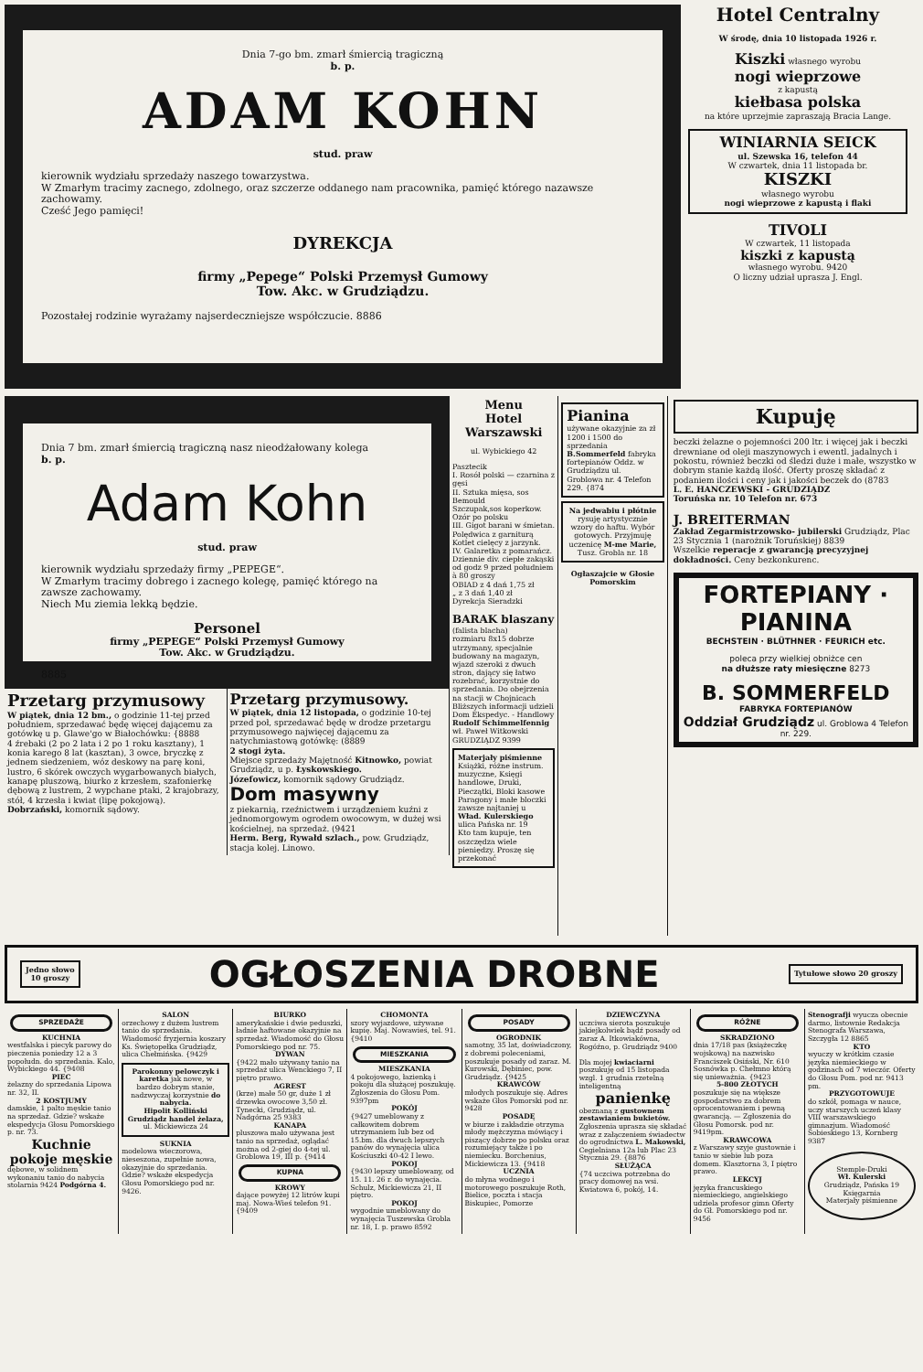Dnia 7-go bm. zmarł śmiercią tragiczną
b. p.
ADAM KOHN
stud. praw
kierownik wydziału sprzedaży naszego towarzystwa.
W Zmarłym tracimy zacnego, zdolnego, oraz szczerze oddanego nam pracownika, pamięć którego nazawsze zachowamy.
Cześć Jego pamięci!
DYREKCJA
firmy „Pepege“ Polski Przemysł Gumowy
Tow. Akc. w Grudziądzu.
Pozostałej rodzinie wyrażamy najserdeczniejsze współczucie. 8886
Hotel Centralny
W środę, dnia 10 listopada 1926 r.
Kiszki własnego wyrobu
nogi wieprzowe
z kapustą
kiełbasa polska
na które uprzejmie zapraszają Bracia Lange.
WINIARNIA SEICK
ul. Szewska 16, telefon 44
W czwartek, dnia 11 listopada br.
KISZKI
własnego wyrobu
nogi wieprzowe z kapustą i flaki
TIVOLI
W czwartek, 11 listopada
kiszki z kapustą
własnego wyrobu. 9420
O liczny udział uprasza J. Engl.
Dnia 7 bm. zmarł śmiercią tragiczną nasz nieodżałowany kolega
b. p.
Adam Kohn
stud. praw
kierownik wydziału sprzedaży firmy „PEPEGE“.
W Zmarłym tracimy dobrego i zacnego kolegę, pamięć którego na zawsze zachowamy.
Niech Mu ziemia lekką będzie.
Personel
firmy „PEPEGE“ Polski Przemysł Gumowy
Tow. Akc. w Grudziądzu.
8885
Przetarg przymusowy
W piątek, dnia 12 bm., o godzinie 11-tej przed południem, sprzedawać będę więcej dającemu za gotówkę u p. Glawe'go w Białochówku: {8888
4 źrebaki (2 po 2 lata i 2 po 1 roku kasztany), 1 konia karego 8 lat (kasztan), 3 owce, bryczkę z jednem siedzeniem, wóz deskowy na parę koni, lustro, 6 skórek owczych wygarbowanych białych, kanapę pluszową, biurko z krzesłem, szafonierkę dębową z lustrem, 2 wypchane ptaki, 2 krajobrazy, stół, 4 krzesła i kwiat (lipę pokojową).
Dobrzański, komornik sądowy.
Przetarg przymusowy.
W piątek, dnia 12 listopada, o godzinie 10-tej przed poł, sprzedawać będę w drodze przetargu przymusowego najwięcej dającemu za natychmiastową gotówkę: (8889
2 stogi żyta.
Miejsce sprzedaży Majętność Kitnowko, powiat Grudziądz, u p. Łyskowskiego.
Józefowicz, komornik sądowy Grudziądz.
Dom masywny
z piekarnią, rzeźnictwem i urządzeniem kuźni z jednomorgowym ogrodem owocowym, w dużej wsi kościelnej, na sprzedaż. (9421
Herm. Berg, Rywałd szlach., pow. Grudziądz, stacja kolej. Linowo.
Menu
Hotel Warszawski
ul. Wybickiego 42
Pasztecik
I. Rosół polski — czarnina z gęsi
II. Sztuka mięsa, sos Bemould
Szczupak,sos koperkow.
Ozór po polsku
III. Gigot barani w śmietan.
Polędwica z garniturą
Kotlet cielęcy z jarzynk.
IV. Galaretka z pomarańcz.
Dziennie div. ciepłe zakąski od godz 9 przed południem à 80 groszy
OBIAD z 4 dań 1,75 zł
„ z 3 dań 1,40 zł
Dyrekcja Sieradzki
BARAK blaszany
(falista blacha)
rozmiaru 8x15 dobrze utrzymany, specjalnie budowany na magazyn, wjazd szeroki z dwuch stron, dający się łatwo rozebrać, korzystnie do sprzedania. Do obejrzenia na stacji w Chojnicach Bliższych informacji udzieli Dom Ekspedyc. - Handlowy Rudolf Schimmelfennig wł. Paweł Witkowski GRUDZIĄDZ 9399
Materjały piśmienne Książki, różne instrum. muzyczne, Księgi handlowe, Druki, Pieczątki, Bloki kasowe Paragony i małe bloczki zawsze najtaniej u Wład. Kulerskiego ulica Pańska nr. 19
Kto tam kupuje, ten oszczędza wiele pieniędzy. Proszę się przekonać
Pianina
używane okazyjnie za zł 1200 i 1500 do sprzedania
B.Sommerfeld fabryka fortepianów Oddz. w Grudziądzu ul. Groblowa nr. 4 Telefon 229. {874
Na jedwabiu i płótnie
rysuję artystycznie wzory do haftu. Wybór gotowych. Przyjmuję uczenicę M-me Marie, Tusz. Grobla nr. 18
Ogłaszajcie w Głosie Pomorskim
Kupuję
beczki żelazne o pojemności 200 ltr. i więcej jak i beczki drewniane od oleji maszynowych i ewentl. jadalnych i pokostu, również beczki od śledzi duże i małe, wszystko w dobrym stanie każdą ilość. Oferty proszę składać z podaniem ilości i ceny jak i jakości beczek do (8783
L. E. HANCZEWSKI - GRUDZIĄDZ
Toruńska nr. 10 Telefon nr. 673
J. BREITERMAN
Zakład Zegarmistrzowsko- jubilerski Grudziądz, Plac 23 Stycznia 1 (narożnik Toruńskiej) 8839
Wszelkie reperacje z gwarancją precyzyjnej dokładności. Ceny bezkonkurenc.
FORTEPIANY · PIANINA
BECHSTEIN · BLÜTHNER · FEURICH etc.
poleca przy wielkiej obniżce cen
na dłuższe raty miesięczne 8273
B. SOMMERFELD
FABRYKA FORTEPIANÓW
Oddział Grudziądz ul. Groblowa 4 Telefon nr. 229.
Jedno słowo
10 groszy
OGŁOSZENIA DROBNE
Tytułowe słowo 20 groszy
SPRZEDAŻE
KUCHNIA
westfalska i piecyk parowy do pieczenia poniedzy 12 a 3 popołudn. do sprzedania. Kalo, Wybickiego 44. {9408
PIEC
żelazny do sprzedania Lipowa nr. 32, II.
2 KOSTJUMY
damskie, 1 palto męskie tanio na sprzedaż. Gdzie? wskaże ekspedycja Głosu Pomorskiego p. nr. 73.
Kuchnie pokoje męskie
dębowe, w solidnem wykonaniu tanio do nabycia stolarnia 9424 Podgórna 4.
SALON
orzechowy z dużem lustrem tanio do sprzedania. Wiadomość fryzjernia koszary Ks. Świętopełka Grudziądz, ulica Chełmińska. {9429
Parokonny pelowczyk i karetka jak nowe, w bardzo dobrym stanie, nadzwyczaj korzystnie do nabycia.
Hipolit Kolliński Grudziądz handel żelaza, ul. Mickiewicza 24
SUKNIA
modelowa wieczorowa, nieseszona, zupełnie nowa, okazyjnie do sprzedania. Gdzie? wskaże ekspedycja Głosu Pomorskiego pod nr. 9426.
BIURKO
amerykańskie i dwie peduszki, ładnie haftowane okazyjnie na sprzedaż. Wiadomość do Głosu Pomorskiego pod nr. 75.
DYWAN
{9422 mało używany tanio na sprzedaż ulica Wenckiego 7, II piętro prawo.
AGREST
(krze) małe 50 gr, duże 1 zł drzewka owocowe 3,50 zł. Tynecki, Grudziądz, ul. Nadgórna 25 9383
KANAPA
pluszowa mało używana jest tanio na sprzedaż, oglądać można od 2-giej do 4-tej ul. Groblowa 19, III p. {9414
KUPNA
KROWY
dające powyżej 12 litrów kupi maj. Nowa-Wieś telefon 91. {9409
CHOMONTA
szory wyjazdowe, używane kupię. Maj. Nowawieś, tel. 91. {9410
MIESZKANIA
MIESZKANIA
4 pokojowego, łazienką i pokoju dla służącej poszukuję. Zgłoszenia do Głosu Pom. 9397pm
POKÓJ
{9427 umeblowany z całkowitem dobrem utrzymaniem lub bez od 15.bm. dla dwuch lepszych panów do wynajęcia ulica Kościuszki 40-42 I lewo.
POKOJ
{9430 lepszy umeblowany, od 15. 11. 26 r. do wynajęcia. Schulz, Mickiewicza 21, II piętro.
POKOJ
wygodnie umeblowany do wynajęcia Tuszewska Grobla nr. 18, I. p. prawo 8592
POSADY
OGRODNIK
samotny, 35 lat, doświadczony, z dobremi poleceniami, poszukuje posady od zaraz. M. Kurowski, Dębiniec, pow. Grudziądz. {9425
KRAWCÓW
młodych poszukuje się. Adres wskaże Głos Pomorski pod nr. 9428
POSADĘ
w biurze i zakładzie otrzyma młody mężczyzna mówiący i piszący dobrze po polsku oraz rozumiejący także i po niemiecku. Borchenius, Mickiewicza 13. {9418
UCZNIA
do młyna wodnego i motorowego poszukuje Roth, Bielice, poczta i stacja Biskupiec, Pomorze
DZIEWCZYNA
uczciwa sierota poszukuje jakiejkolwiek bądź posady od zaraz A. Itkowiakówna, Rogóźno, p. Grudziądz 9400
Dla mojej kwiaciarni poszukuję od 15 listopada wzgl. 1 grudnia rzetelną inteligentną
panienkę
obeznaną z gustownem zestawianiem bukietów. Zgłoszenia uprasza się składać wraz z załączeniem świadectw do ogrodnictwa L. Makowski, Cegielniana 12a lub Plac 23 Stycznia 29. {8876
SŁUŻĄCA
{74 uczciwa potrzebna do pracy domowej na wsi. Kwiatowa 6, pokój, 14.
RÓŻNE
SKRADZIONO
dnia 17/18 pas (książeczkę wojskową) na nazwisko Franciszek Osiński, Nr. 610 Sosnówka p. Chełmno którą się unieważnia. {9423
5-800 ZŁOTYCH
poszukuje się na większe gospodarstwo za dobrem oprocentowaniem i pewną gwarancją. — Zgłoszenia do Głosu Pomorsk. pod nr. 9419pm.
KRAWCOWA
z Warszawy szyje gustownie i tanio w siebie lub poza domem. Klasztorna 3, I piętro prawo.
LEKCYJ
języka francuskiego niemieckiego, angielskiego udziela profesor gimn Oferty do Gł. Pomorskiego pod nr. 9456
Stenografji wyucza obecnie darmo, listownie Redakcja Stenografa Warszawa, Szczygła 12 8865
KTO
wyuczy w krótkim czasie języka niemieckiego w godzinach od 7 wieczór. Oferty do Głosu Pom. pod nr. 9413 pm.
PRZYGOTOWUJE
do szkół, pomaga w nauce, uczy starszych uczeń klasy VIII warszawskiego gimnazjum. Wiadomość Sobieskiego 13, Kornberg 9387
Stemple-Druki
Wł. Kulerski
Grudziądz, Pańska 19 Księgarnia
Materjały piśmienne